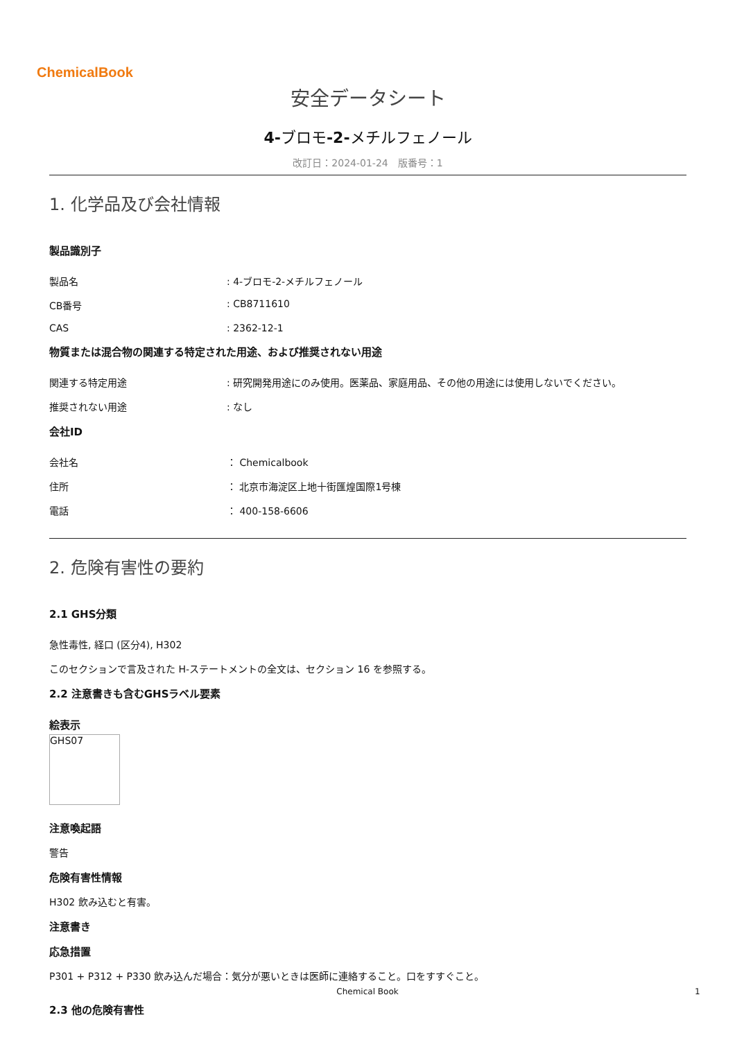ChemicalBook
安全データシート
4-ブロモ-2-メチルフェノール
改訂日：2024-01-24　版番号：1
1. 化学品及び会社情報
製品識別子
製品名 : 4-ブロモ-2-メチルフェノール
CB番号 : CB8711610
CAS : 2362-12-1
物質または混合物の関連する特定された用途、および推奨されない用途
関連する特定用途 : 研究開発用途にのみ使用。医薬品、家庭用品、その他の用途には使用しないでください。
推奨されない用途 : なし
会社ID
会社名 ： Chemicalbook
住所 ： 北京市海淀区上地十街匯煌国際1号棟
電話 ： 400-158-6606
2. 危険有害性の要約
2.1 GHS分類
急性毒性, 経口 (区分4), H302
このセクションで言及された H-ステートメントの全文は、セクション 16 を参照する。
2.2 注意書きも含むGHSラベル要素
絵表示
GHS07
注意喚起語
警告
危険有害性情報
H302 飲み込むと有害。
注意書き
応急措置
P301 + P312 + P330 飲み込んだ場合：気分が悪いときは医師に連絡すること。口をすすぐこと。
2.3 他の危険有害性
Chemical Book 1